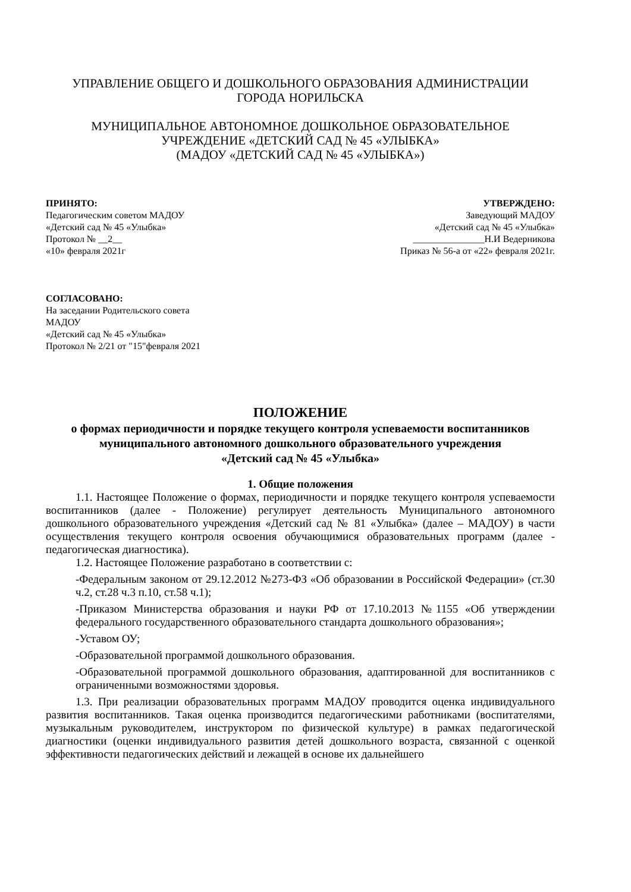УПРАВЛЕНИЕ ОБЩЕГО И ДОШКОЛЬНОГО ОБРАЗОВАНИЯ АДМИНИСТРАЦИИ
ГОРОДА НОРИЛЬСКА
МУНИЦИПАЛЬНОЕ АВТОНОМНОЕ ДОШКОЛЬНОЕ ОБРАЗОВАТЕЛЬНОЕ
УЧРЕЖДЕНИЕ «ДЕТСКИЙ САД № 45 «УЛЫБКА»
(МАДОУ «ДЕТСКИЙ САД № 45 «УЛЫБКА»)
ПРИНЯТО:
Педагогическим советом МАДОУ
«Детский сад № 45 «Улыбка»
Протокол № __2__
«10» февраля 2021г
УТВЕРЖДЕНО:
Заведующий МАДОУ
«Детский сад № 45 «Улыбка»
_______________Н.И Ведерникова
Приказ № 56-а от «22» февраля 2021г.
СОГЛАСОВАНО:
На заседании Родительского совета
МАДОУ
«Детский сад № 45 «Улыбка»
Протокол № 2/21 от "15"февраля 2021
ПОЛОЖЕНИЕ
о формах периодичности и порядке текущего контроля успеваемости воспитанников
муниципального автономного дошкольного образовательного учреждения
«Детский сад № 45 «Улыбка»
1. Общие положения
1.1. Настоящее Положение о формах, периодичности и порядке текущего контроля успеваемости воспитанников (далее - Положение) регулирует деятельность Муниципального автономного дошкольного образовательного учреждения «Детский сад № 81 «Улыбка» (далее – МАДОУ) в части осуществления текущего контроля освоения обучающимися образовательных программ (далее - педагогическая диагностика).
1.2. Настоящее Положение разработано в соответствии с:
-Федеральным законом от 29.12.2012 №273-ФЗ «Об образовании в Российской Федерации» (ст.30 ч.2, ст.28 ч.3 п.10, ст.58 ч.1);
-Приказом Министерства образования и науки РФ от 17.10.2013 №1155 «Об утверждении федерального государственного образовательного стандарта дошкольного образования»;
-Уставом ОУ;
-Образовательной программой дошкольного образования.
-Образовательной программой дошкольного образования, адаптированной для воспитанников с ограниченными возможностями здоровья.
1.3. При реализации образовательных программ МАДОУ проводится оценка индивидуального развития воспитанников. Такая оценка производится педагогическими работниками (воспитателями, музыкальным руководителем, инструктором по физической культуре) в рамках педагогической диагностики (оценки индивидуального развития детей дошкольного возраста, связанной с оценкой эффективности педагогических действий и лежащей в основе их дальнейшего